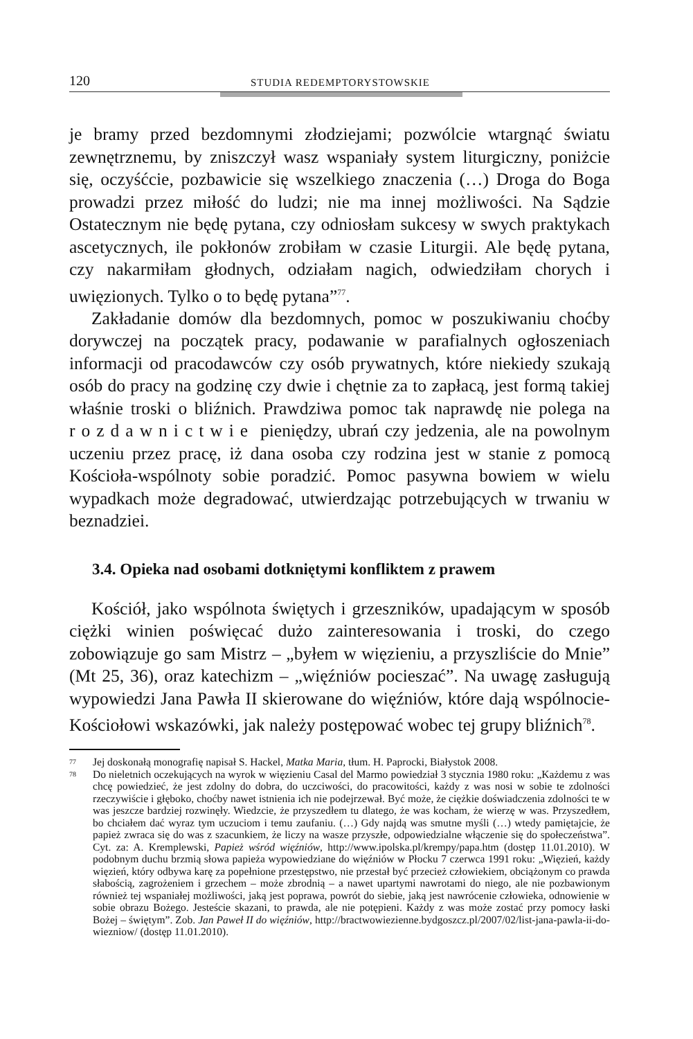120 STUDIA REDEMPTORYSTOWSKIE
je bramy przed bezdomnymi złodziejami; pozwólcie wtargnąć światu zewnętrznemu, by zniszczył wasz wspaniały system liturgiczny, poniżcie się, oczyśćcie, pozbawicie się wszelkiego znaczenia (…) Droga do Boga prowadzi przez miłość do ludzi; nie ma innej możliwości. Na Sądzie Ostatecznym nie będę pytana, czy odniosłam sukcesy w swych praktykach ascetycznych, ile pokłonów zrobiłam w czasie Liturgii. Ale będę pytana, czy nakarmiłam głodnych, odziałam nagich, odwiedziłam chorych i uwięzionych. Tylko o to będę pytana”<sup>77</sup>.
Zakładanie domów dla bezdomnych, pomoc w poszukiwaniu choćby dorywczej na początek pracy, podawanie w parafialnych ogłoszeniach informacji od pracodawców czy osób prywatnych, które niekiedy szukają osób do pracy na godzinę czy dwie i chętnie za to zapłacą, jest formą takiej właśnie troski o bliźnich. Prawdziwa pomoc tak naprawdę nie polega na rozdawnictwie pieniędzy, ubrań czy jedzenia, ale na powolnym uczeniu przez pracę, iż dana osoba czy rodzina jest w stanie z pomocą Kościoła-wspólnoty sobie poradzić. Pomoc pasywna bowiem w wielu wypadkach może degradować, utwierdzając potrzebujących w trwaniu w beznadziei.
3.4. Opieka nad osobami dotkniętymi konfliktem z prawem
Kościół, jako wspólnota świętych i grzeszników, upadającym w sposób ciężki winien poświęcać dużo zainteresowania i troski, do czego zobowiązuje go sam Mistrz – „byłem w więzieniu, a przyszliście do Mnie” (Mt 25, 36), oraz katechizm – „więźniów pocieszać”. Na uwagę zasługują wypowiedzi Jana Pawła II skierowane do więźniów, które dają wspólnocie-Kościołowi wskazówki, jak należy postępować wobec tej grupy bliźnich<sup>78</sup>.
77 Jej doskonałą monografię napisał S. Hackel, Matka Maria, tłum. H. Paprocki, Białystok 2008.
78 Do nieletnich oczekujących na wyrok w więzieniu Casal del Marmo powiedział 3 stycznia 1980 roku: „Każdemu z was chcę powiedzieć, że jest zdolny do dobra, do uczciwości, do pracowitości, każdy z was nosi w sobie te zdolności rzeczywiście i głęboko, choćby nawet istnienia ich nie podejrzewał. Być może, że ciężkie doświadczenia zdolności te w was jeszcze bardziej rozwinęły. Wiedzcie, że przyszedłem tu dlatego, że was kocham, że wierzę w was. Przyszedłem, bo chciałem dać wyraz tym uczuciom i temu zaufaniu. (…) Gdy najdą was smutne myśli (…) wtedy pamiętajcie, że papież zwraca się do was z szacunkiem, że liczy na wasze przyszłe, odpowiedzialne włączenie się do społeczeństwa”. Cyt. za: A. Kremplewski, Papież wśród więźniów, http://www.ipolska.pl/krempy/papa.htm (dostęp 11.01.2010). W podobnym duchu brzmią słowa papieża wypowiedziane do więźniów w Płocku 7 czerwca 1991 roku: „Więzień, każdy więzień, który odbywa karę za popełnione przestępstwo, nie przestał być przecież człowiekiem, obciążonym co prawda słabością, zagrożeniem i grzechem – może zbrodnią – a nawet upartymi nawrotami do niego, ale nie pozbawionym również tej wspaniałej możliwości, jaką jest poprawa, powrót do siebie, jaką jest nawrócenie człowieka, odnowienie w sobie obrazu Bożego. Jesteście skazani, to prawda, ale nie potępieni. Każdy z was może zostać przy pomocy łaski Bożej – świętym”. Zob. Jan Paweł II do więźniów, http://bractwowiezienne.bydgoszcz.pl/2007/02/list-jana-pawla-ii-do-wiezniow/ (dostęp 11.01.2010).